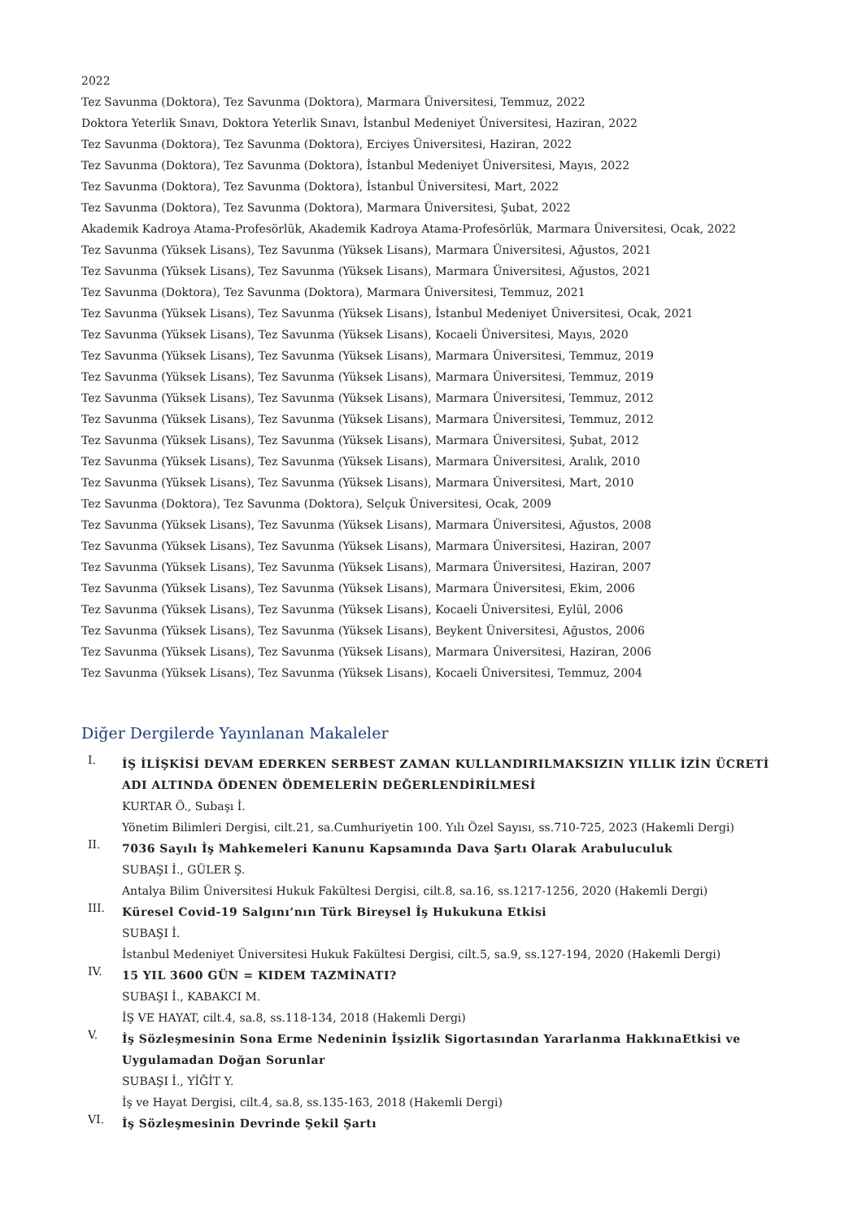2022
Tez Savunma (Doktora), Tez Savunma (Doktora), Marmara Üniversitesi, Temmuz, 2022
Doktora Yeterlik Sınavı, Doktora Yeterlik Sınavı, İstanbul Medeniyet Üniversitesi, Haziran, 2022
Tez Savunma (Doktora), Tez Savunma (Doktora), Erciyes Üniversitesi, Haziran, 2022
Tez Savunma (Doktora), Tez Savunma (Doktora), İstanbul Medeniyet Üniversitesi, Mayıs, 2022
Tez Savunma (Doktora), Tez Savunma (Doktora), İstanbul Üniversitesi, Mart, 2022
Tez Savunma (Doktora), Tez Savunma (Doktora), Marmara Üniversitesi, Şubat, 2022
Akademik Kadroya Atama-Profesörlük, Akademik Kadroya Atama-Profesörlük, Marmara Üniversitesi, Ocak, 2022
Tez Savunma (Yüksek Lisans), Tez Savunma (Yüksek Lisans), Marmara Üniversitesi, Ağustos, 2021
Tez Savunma (Yüksek Lisans), Tez Savunma (Yüksek Lisans), Marmara Üniversitesi, Ağustos, 2021
Tez Savunma (Doktora), Tez Savunma (Doktora), Marmara Üniversitesi, Temmuz, 2021
Tez Savunma (Yüksek Lisans), Tez Savunma (Yüksek Lisans), İstanbul Medeniyet Üniversitesi, Ocak, 2021
Tez Savunma (Yüksek Lisans), Tez Savunma (Yüksek Lisans), Kocaeli Üniversitesi, Mayıs, 2020
Tez Savunma (Yüksek Lisans), Tez Savunma (Yüksek Lisans), Marmara Üniversitesi, Temmuz, 2019
Tez Savunma (Yüksek Lisans), Tez Savunma (Yüksek Lisans), Marmara Üniversitesi, Temmuz, 2019
Tez Savunma (Yüksek Lisans), Tez Savunma (Yüksek Lisans), Marmara Üniversitesi, Temmuz, 2012
Tez Savunma (Yüksek Lisans), Tez Savunma (Yüksek Lisans), Marmara Üniversitesi, Temmuz, 2012
Tez Savunma (Yüksek Lisans), Tez Savunma (Yüksek Lisans), Marmara Üniversitesi, Şubat, 2012
Tez Savunma (Yüksek Lisans), Tez Savunma (Yüksek Lisans), Marmara Üniversitesi, Aralık, 2010
Tez Savunma (Yüksek Lisans), Tez Savunma (Yüksek Lisans), Marmara Üniversitesi, Mart, 2010
Tez Savunma (Doktora), Tez Savunma (Doktora), Selçuk Üniversitesi, Ocak, 2009
Tez Savunma (Yüksek Lisans), Tez Savunma (Yüksek Lisans), Marmara Üniversitesi, Ağustos, 2008
Tez Savunma (Yüksek Lisans), Tez Savunma (Yüksek Lisans), Marmara Üniversitesi, Haziran, 2007
Tez Savunma (Yüksek Lisans), Tez Savunma (Yüksek Lisans), Marmara Üniversitesi, Haziran, 2007
Tez Savunma (Yüksek Lisans), Tez Savunma (Yüksek Lisans), Marmara Üniversitesi, Ekim, 2006
Tez Savunma (Yüksek Lisans), Tez Savunma (Yüksek Lisans), Kocaeli Üniversitesi, Eylül, 2006
Tez Savunma (Yüksek Lisans), Tez Savunma (Yüksek Lisans), Beykent Üniversitesi, Ağustos, 2006
Tez Savunma (Yüksek Lisans), Tez Savunma (Yüksek Lisans), Marmara Üniversitesi, Haziran, 2006
Tez Savunma (Yüksek Lisans), Tez Savunma (Yüksek Lisans), Kocaeli Üniversitesi, Temmuz, 2004
Diğer Dergilerde Yayınlanan Makaleler
I.
İŞ İLİŞKİSİ DEVAM EDERKEN SERBEST ZAMAN KULLANDIRILMAKSIZIN YILLIK İZİN ÜCRETİ ADI ALTINDA ÖDENEN ÖDEMELERİN DEĞERLENDİRİLMESİ
KURTAR Ö., Subaşı İ.
Yönetim Bilimleri Dergisi, cilt.21, sa.Cumhuriyetin 100. Yılı Özel Sayısı, ss.710-725, 2023 (Hakemli Dergi)
II.
7036 Sayılı İş Mahkemeleri Kanunu Kapsamında Dava Şartı Olarak Arabuluculuk
SUBAŞI İ., GÜLER Ş.
Antalya Bilim Üniversitesi Hukuk Fakültesi Dergisi, cilt.8, sa.16, ss.1217-1256, 2020 (Hakemli Dergi)
III.
Küresel Covid-19 Salgını’nın Türk Bireysel İş Hukukuna Etkisi
SUBAŞI İ.
İstanbul Medeniyet Üniversitesi Hukuk Fakültesi Dergisi, cilt.5, sa.9, ss.127-194, 2020 (Hakemli Dergi)
IV.
15 YIL 3600 GÜN = KIDEM TAZMİNATI?
SUBAŞI İ., KABAKCI M.
İŞ VE HAYAT, cilt.4, sa.8, ss.118-134, 2018 (Hakemli Dergi)
V.
İş Sözleşmesinin Sona Erme Nedeninin İşsizlik Sigortasından Yararlanma HakkınaEtkisi ve Uygulamadan Doğan Sorunlar
SUBAŞI İ., YİĞİT Y.
İş ve Hayat Dergisi, cilt.4, sa.8, ss.135-163, 2018 (Hakemli Dergi)
VI.
İş Sözleşmesinin Devrinde Şekil Şartı